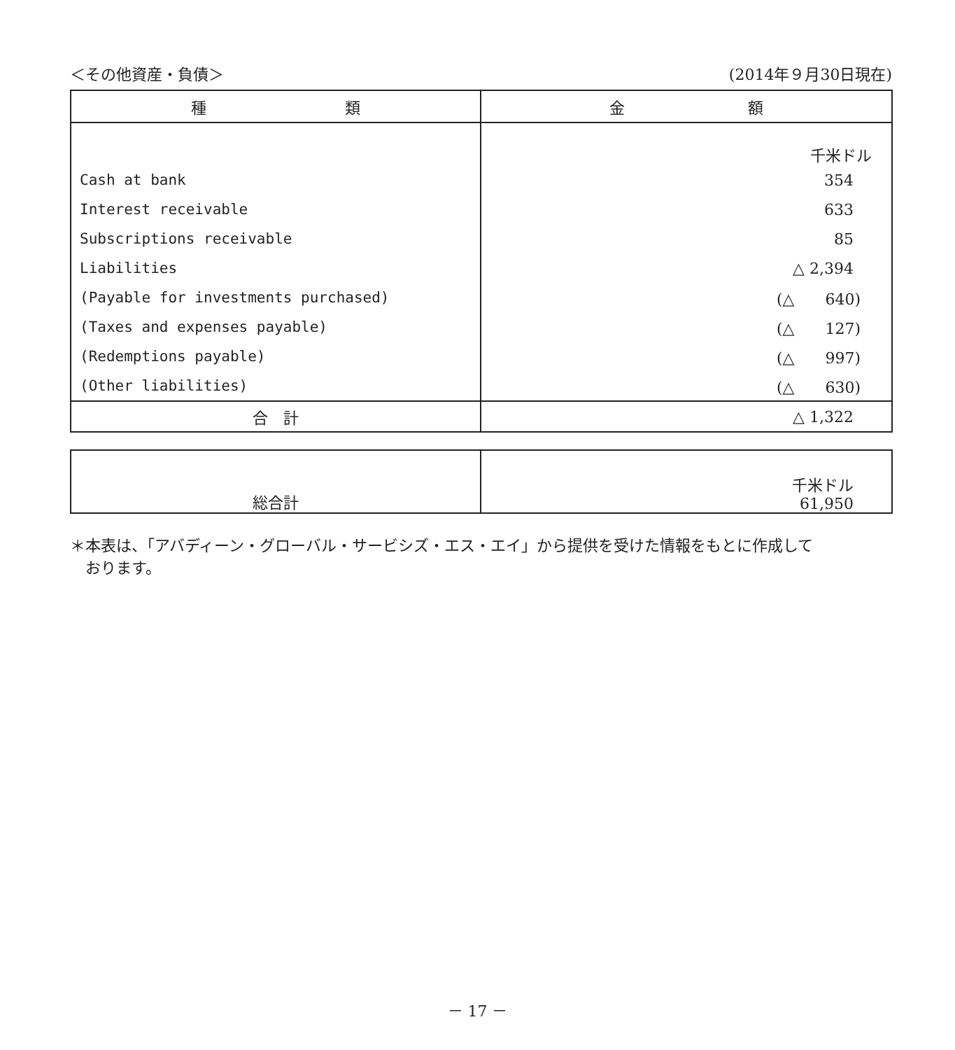＜その他資産・負債＞ (2014年９月30日現在)
| 種 類 | 金 額 |
| --- | --- |
| | 千米ドル |
| Cash at bank | 354 |
| Interest receivable | 633 |
| Subscriptions receivable | 85 |
| Liabilities | △ 2,394 |
| (Payable for investments purchased) | (△ 640) |
| (Taxes and expenses payable) | (△ 127) |
| (Redemptions payable) | (△ 997) |
| (Other liabilities) | (△ 630) |
| 合 計 | △ 1,322 |
| 総合計 | 千米ドル 61,950 |
＊本表は、「アバディーン・グローバル・サービシズ・エス・エイ」から提供を受けた情報をもとに作成して
　おります。
－ 17 －